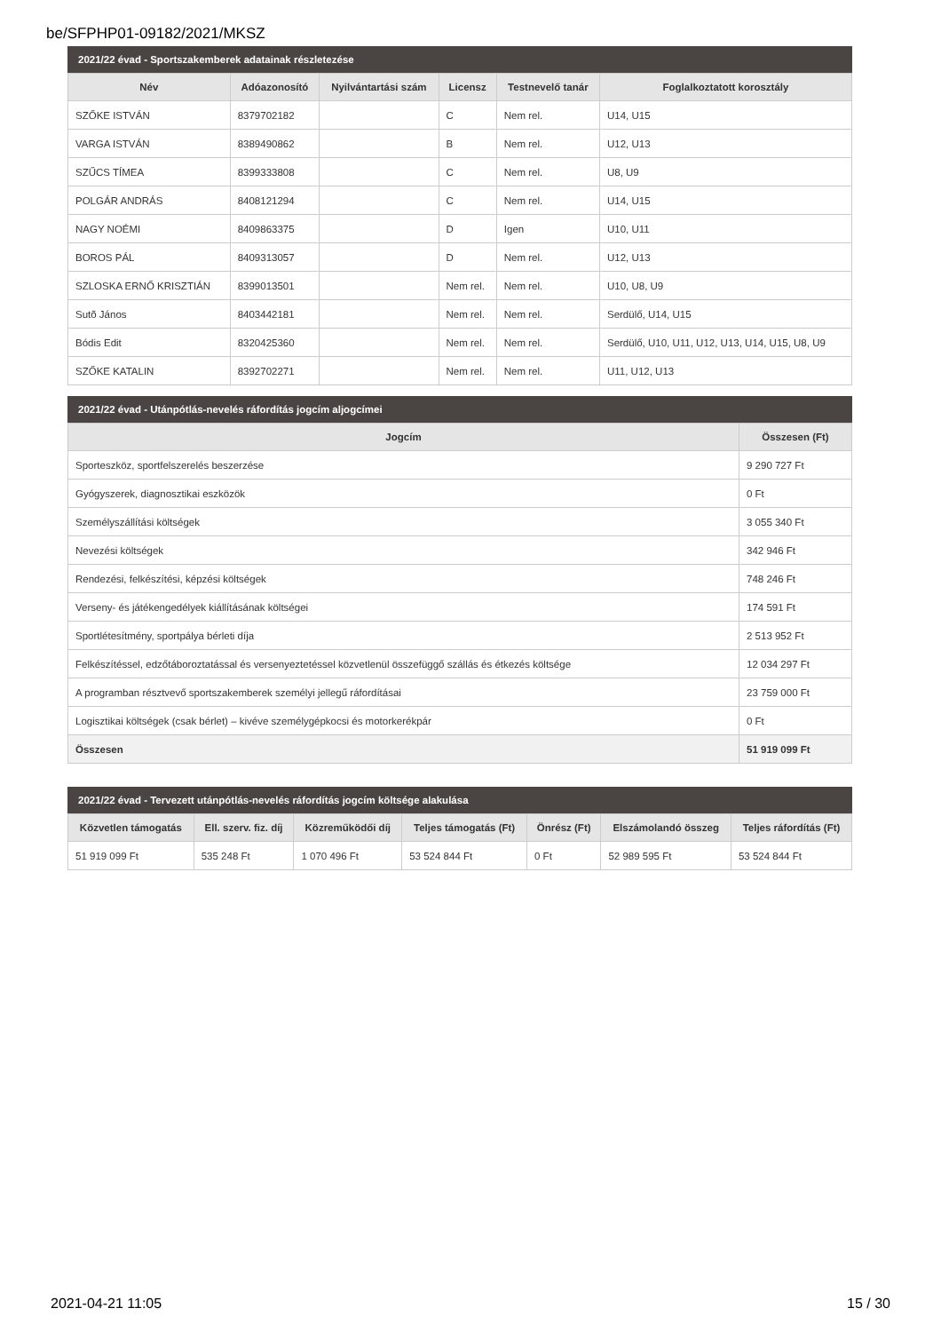be/SFPHP01-09182/2021/MKSZ
2021/22 évad - Sportszakemberek adatainak részletezése
| Név | Adóazonosító | Nyilvántartási szám | Licensz | Testnevelő tanár | Foglalkoztatott korosztály |
| --- | --- | --- | --- | --- | --- |
| SZŐKE ISTVÁN | 8379702182 | | C | Nem rel. | U14, U15 |
| VARGA ISTVÁN | 8389490862 | | B | Nem rel. | U12, U13 |
| SZŰCS TÍMEA | 8399333808 | | C | Nem rel. | U8, U9 |
| POLGÁR ANDRÁS | 8408121294 | | C | Nem rel. | U14, U15 |
| NAGY NOÉMI | 8409863375 | | D | Igen | U10, U11 |
| BOROS PÁL | 8409313057 | | D | Nem rel. | U12, U13 |
| SZLOSKA ERNŐ KRISZTIÁN | 8399013501 | | Nem rel. | Nem rel. | U10, U8, U9 |
| Sutõ János | 8403442181 | | Nem rel. | Nem rel. | Serdülő, U14, U15 |
| Bódis Edit | 8320425360 | | Nem rel. | Nem rel. | Serdülő, U10, U11, U12, U13, U14, U15, U8, U9 |
| SZŐKE KATALIN | 8392702271 | | Nem rel. | Nem rel. | U11, U12, U13 |
2021/22 évad - Utánpótlás-nevelés ráfordítás jogcím aljogcímei
| Jogcím | Összesen (Ft) |
| --- | --- |
| Sporteszköz, sportfelszerelés beszerzése | 9 290 727 Ft |
| Gyógyszerek, diagnosztikai eszközök | 0 Ft |
| Személyszállítási költségek | 3 055 340 Ft |
| Nevezési költségek | 342 946 Ft |
| Rendezési, felkészítési, képzési költségek | 748 246 Ft |
| Verseny- és játékengedélyek kiállításának költségei | 174 591 Ft |
| Sportlétesítmény, sportpálya bérleti díja | 2 513 952 Ft |
| Felkészítéssel, edzőtáboroztatással és versenyeztetéssel közvetlenül összefüggő szállás és étkezés költsége | 12 034 297 Ft |
| A programban résztvevő sportszakemberek személyi jellegű ráfordításai | 23 759 000 Ft |
| Logisztikai költségek (csak bérlet) – kivéve személygépkocsi és motorkerékpár | 0 Ft |
| Összesen | 51 919 099 Ft |
2021/22 évad - Tervezett utánpótlás-nevelés ráfordítás jogcím költsége alakulása
| Közvetlen támogatás | Ell. szerv. fiz. díj | Közreműködői díj | Teljes támogatás (Ft) | Önrész (Ft) | Elszámolandó összeg | Teljes ráfordítás (Ft) |
| --- | --- | --- | --- | --- | --- | --- |
| 51 919 099 Ft | 535 248 Ft | 1 070 496 Ft | 53 524 844 Ft | 0 Ft | 52 989 595 Ft | 53 524 844 Ft |
2021-04-21 11:05 15 / 30